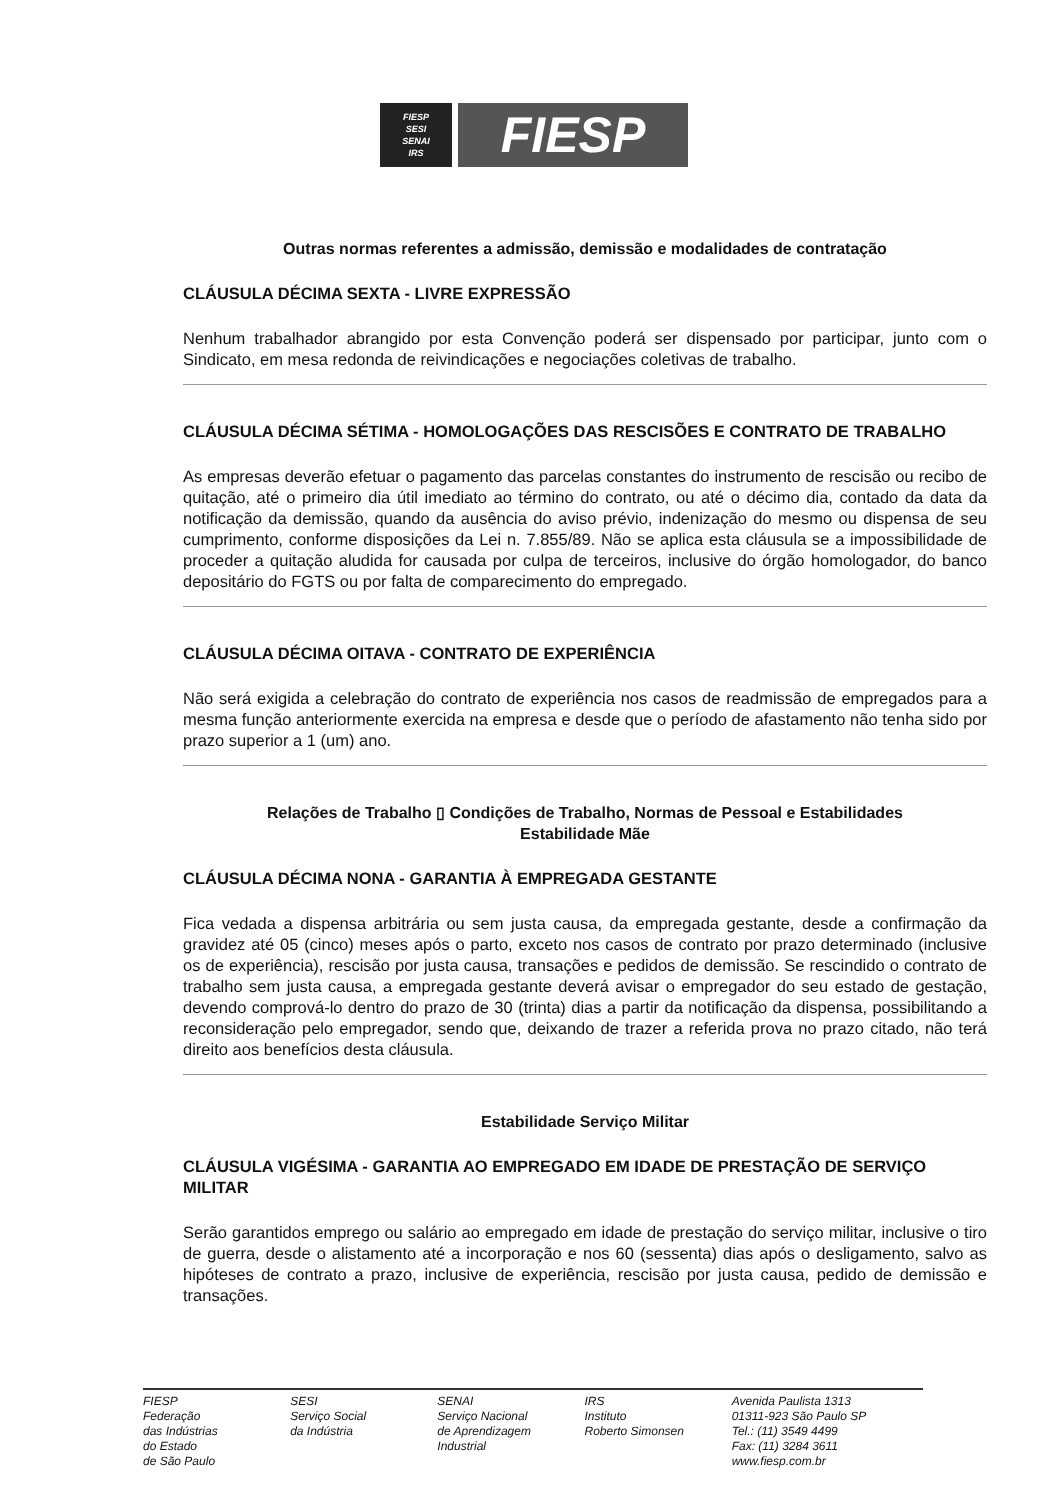FIESP
SESI
SENAI
IRS
FIESP
Outras normas referentes a admissão, demissão e modalidades de contratação
CLÁUSULA DÉCIMA SEXTA - LIVRE EXPRESSÃO
Nenhum trabalhador abrangido por esta Convenção poderá ser dispensado por participar, junto com o Sindicato, em mesa redonda de reivindicações e negociações coletivas de trabalho.
CLÁUSULA DÉCIMA SÉTIMA - HOMOLOGAÇÕES DAS RESCISÕES E CONTRATO DE TRABALHO
As empresas deverão efetuar o pagamento das parcelas constantes do instrumento de rescisão ou recibo de quitação, até o primeiro dia útil imediato ao término do contrato, ou até o décimo dia, contado da data da notificação da demissão, quando da ausência do aviso prévio, indenização do mesmo ou dispensa de seu cumprimento, conforme disposições da Lei n. 7.855/89. Não se aplica esta cláusula se a impossibilidade de proceder a quitação aludida for causada por culpa de terceiros, inclusive do órgão homologador, do banco depositário do FGTS ou por falta de comparecimento do empregado.
CLÁUSULA DÉCIMA OITAVA - CONTRATO DE EXPERIÊNCIA
Não será exigida a celebração do contrato de experiência nos casos de readmissão de empregados para a mesma função anteriormente exercida na empresa e desde que o período de afastamento não tenha sido por prazo superior a 1 (um) ano.
Relações de Trabalho ▯ Condições de Trabalho, Normas de Pessoal e Estabilidades
Estabilidade Mãe
CLÁUSULA DÉCIMA NONA - GARANTIA À EMPREGADA GESTANTE
Fica vedada a dispensa arbitrária ou sem justa causa, da empregada gestante, desde a confirmação da gravidez até 05 (cinco) meses após o parto, exceto nos casos de contrato por prazo determinado (inclusive os de experiência), rescisão por justa causa, transações e pedidos de demissão. Se rescindido o contrato de trabalho sem justa causa, a empregada gestante deverá avisar o empregador do seu estado de gestação, devendo comprová-lo dentro do prazo de 30 (trinta) dias a partir da notificação da dispensa, possibilitando a reconsideração pelo empregador, sendo que, deixando de trazer a referida prova no prazo citado, não terá direito aos benefícios desta cláusula.
Estabilidade Serviço Militar
CLÁUSULA VIGÉSIMA - GARANTIA AO EMPREGADO EM IDADE DE PRESTAÇÃO DE SERVIÇO MILITAR
Serão garantidos emprego ou salário ao empregado em idade de prestação do serviço militar, inclusive o tiro de guerra, desde o alistamento até a incorporação e nos 60 (sessenta) dias após o desligamento, salvo as hipóteses de contrato a prazo, inclusive de experiência, rescisão por justa causa, pedido de demissão e transações.
FIESP
Federação
das Indústrias
do Estado
de São Paulo
SESI
Serviço Social
da Indústria
SENAI
Serviço Nacional
de Aprendizagem
Industrial
IRS
Instituto
Roberto Simonsen
Avenida Paulista 1313
01311-923 São Paulo SP
Tel.: (11) 3549 4499
Fax: (11) 3284 3611
www.fiesp.com.br